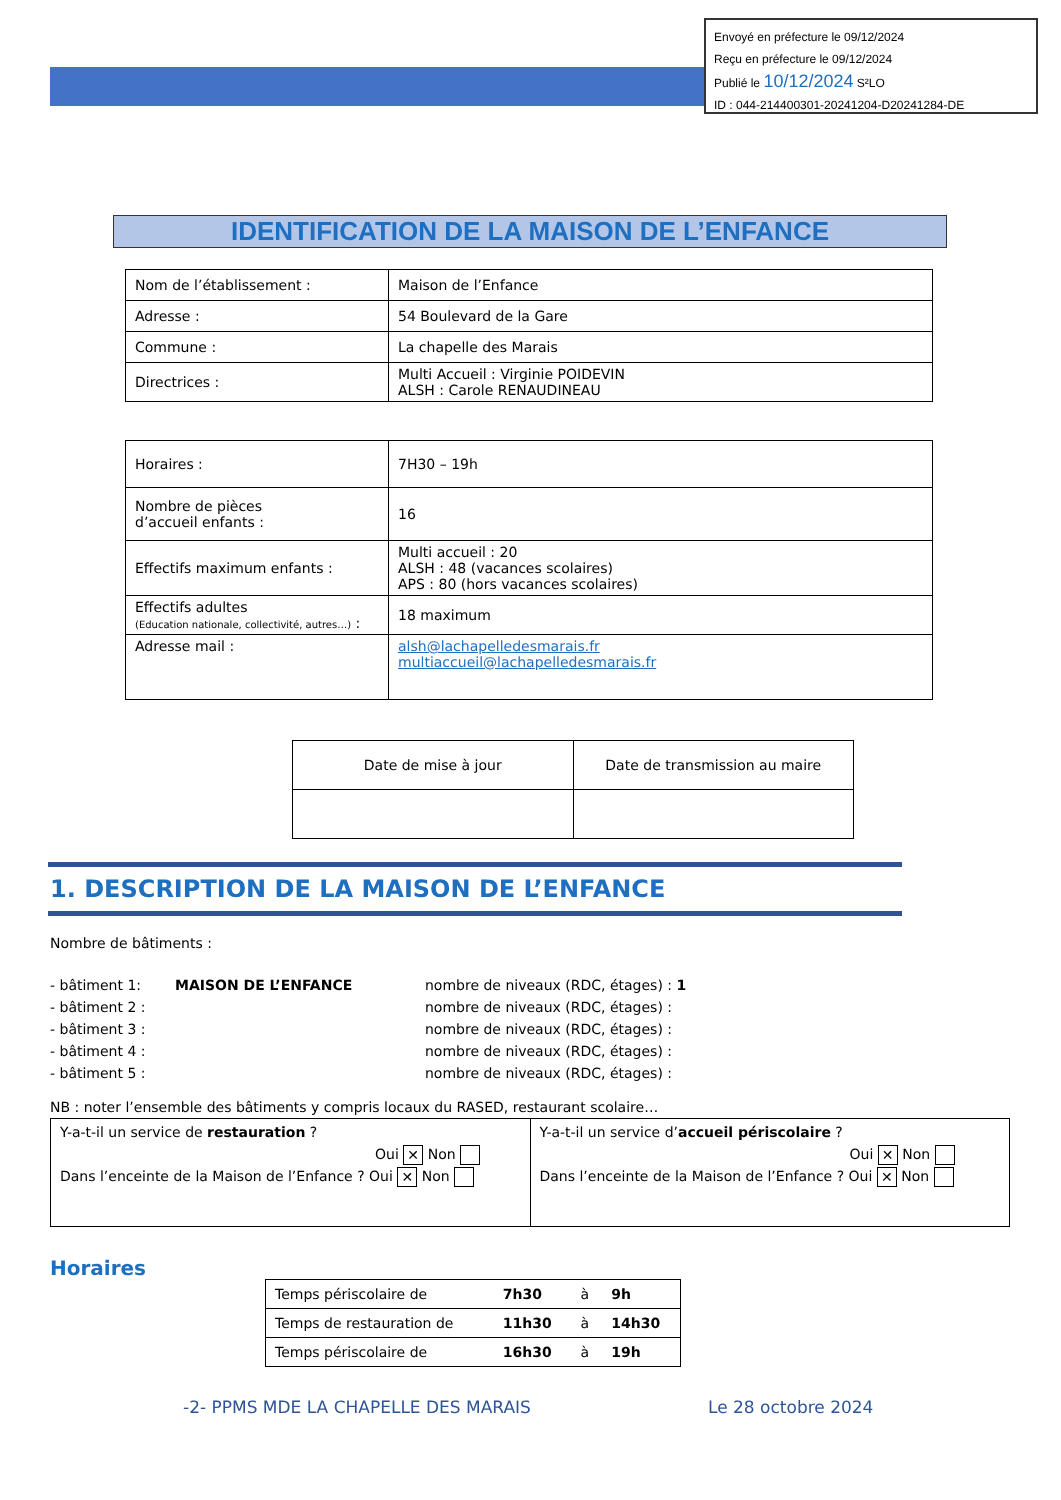Envoyé en préfecture le 09/12/2024
Reçu en préfecture le 09/12/2024
Publié le 10/12/2024 S²LO
ID : 044-214400301-20241204-D20241284-DE
IDENTIFICATION DE LA MAISON DE L’ENFANCE
| Nom de l’établissement : | Maison de l’Enfance |
| Adresse : | 54 Boulevard de la Gare |
| Commune : | La chapelle des Marais |
| Directrices : | Multi Accueil : Virginie POIDEVIN ALSH : Carole RENAUDINEAU |
| Horaires : | 7H30 – 19h |
| Nombre de pièces d’accueil enfants : | 16 |
| Effectifs maximum enfants : | Multi accueil : 20 ALSH : 48 (vacances scolaires) APS : 80 (hors vacances scolaires) |
| Effectifs adultes (Education nationale, collectivité, autres…) : | 18 maximum |
| Adresse mail : | alsh@lachapelledesmarais.fr multiaccueil@lachapelledesmarais.fr |
| Date de mise à jour | Date de transmission au maire |
1. DESCRIPTION DE LA MAISON DE L’ENFANCE
Nombre de bâtiments :
| - bâtiment 1: | MAISON DE L’ENFANCE | nombre de niveaux (RDC, étages) : 1 |
| - bâtiment 2 : | | nombre de niveaux (RDC, étages) : |
| - bâtiment 3 : | | nombre de niveaux (RDC, étages) : |
| - bâtiment 4 : | | nombre de niveaux (RDC, étages) : |
| - bâtiment 5 : | | nombre de niveaux (RDC, étages) : |
NB : noter l’ensemble des bâtiments y compris locaux du RASED, restaurant scolaire…
Y-a-t-il un service de restauration ?
Oui ✕ Non
Dans l’enceinte de la Maison de l’Enfance ? Oui ✕ Non
Y-a-t-il un service d’accueil périscolaire ?
Oui ✕ Non
Dans l’enceinte de la Maison de l’Enfance ? Oui ✕ Non
Horaires
| Temps périscolaire de | 7h30 | à | 9h |
| Temps de restauration de | 11h30 | à | 14h30 |
| Temps périscolaire de | 16h30 | à | 19h |
-2- PPMS MDE LA CHAPELLE DES MARAIS
Le 28 octobre 2024